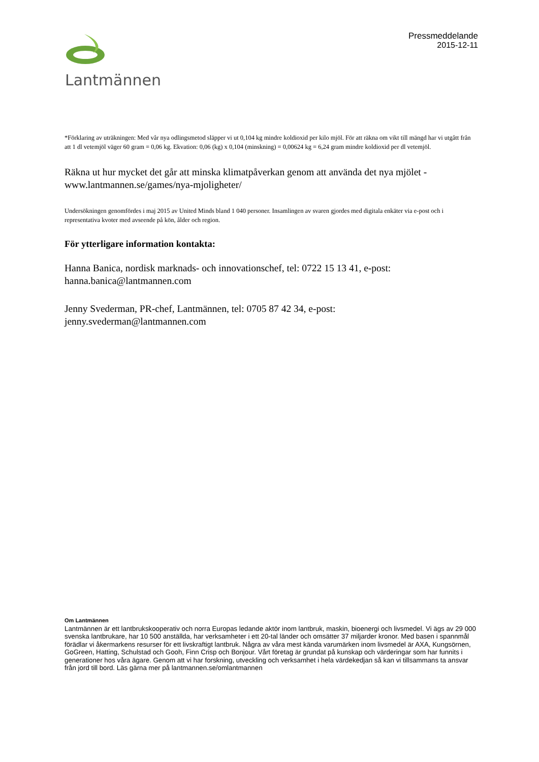Lantmännen
Pressmeddelande
2015-12-11
*Förklaring av uträkningen: Med vår nya odlingsmetod släpper vi ut 0,104 kg mindre koldioxid per kilo mjöl. För att räkna om vikt till mängd har vi utgått från att 1 dl vetemjöl väger 60 gram = 0,06 kg. Ekvation: 0,06 (kg) x 0,104 (minskning) = 0,00624 kg = 6,24 gram mindre koldioxid per dl vetemjöl.
Räkna ut hur mycket det går att minska klimatpåverkan genom att använda det nya mjölet - www.lantmannen.se/games/nya-mjoligheter/
Undersökningen genomfördes i maj 2015 av United Minds bland 1 040 personer. Insamlingen av svaren gjordes med digitala enkäter via e-post och i representativa kvoter med avseende på kön, ålder och region.
För ytterligare information kontakta:
Hanna Banica, nordisk marknads- och innovationschef, tel: 0722 15 13 41, e-post: hanna.banica@lantmannen.com
Jenny Svederman, PR-chef, Lantmännen, tel: 0705 87 42 34, e-post: jenny.svederman@lantmannen.com
Om Lantmännen
Lantmännen är ett lantbrukskooperativ och norra Europas ledande aktör inom lantbruk, maskin, bioenergi och livsmedel. Vi ägs av 29 000 svenska lantbrukare, har 10 500 anställda, har verksamheter i ett 20-tal länder och omsätter 37 miljarder kronor. Med basen i spannmål förädlar vi åkermarkens resurser för ett livskraftigt lantbruk. Några av våra mest kända varumärken inom livsmedel är AXA, Kungsörnen, GoGreen, Hatting, Schulstad och Gooh, Finn Crisp och Bonjour. Vårt företag är grundat på kunskap och värderingar som har funnits i generationer hos våra ägare. Genom att vi har forskning, utveckling och verksamhet i hela värdekedjan så kan vi tillsammans ta ansvar från jord till bord. Läs gärna mer på lantmannen.se/omlantmannen